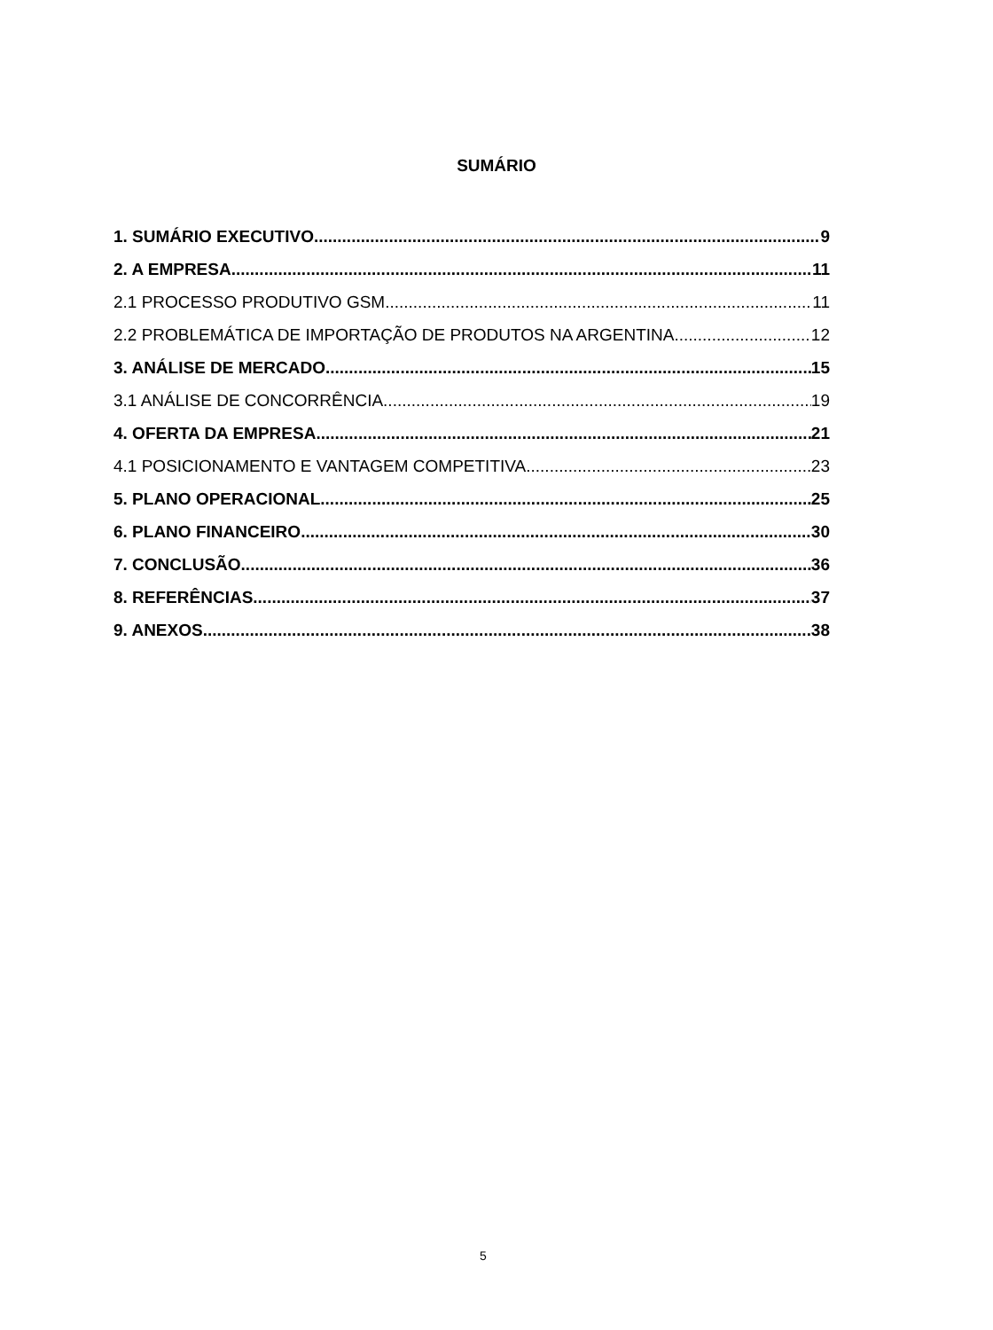SUMÁRIO
1. SUMÁRIO EXECUTIVO 9
2. A EMPRESA 11
2.1 PROCESSO PRODUTIVO GSM 11
2.2 PROBLEMÁTICA DE IMPORTAÇÃO DE PRODUTOS NA ARGENTINA 12
3. ANÁLISE DE MERCADO 15
3.1 ANÁLISE DE CONCORRÊNCIA 19
4. OFERTA DA EMPRESA 21
4.1 POSICIONAMENTO E VANTAGEM COMPETITIVA 23
5. PLANO OPERACIONAL 25
6. PLANO FINANCEIRO 30
7. CONCLUSÃO 36
8. REFERÊNCIAS 37
9. ANEXOS 38
5